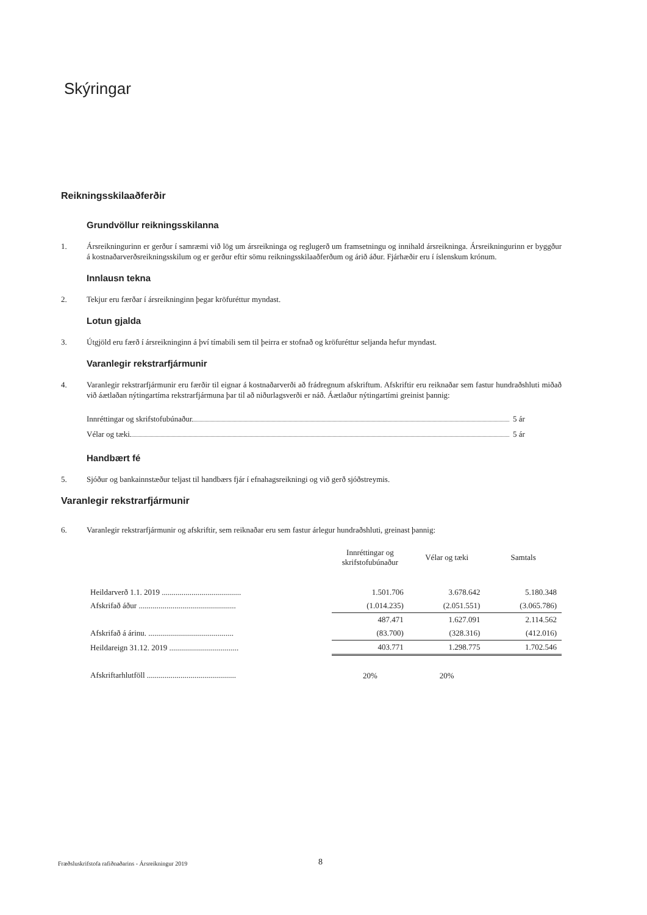Skýringar
Reikningsskilaaðferðir
Grundvöllur reikningsskilanna
1. Ársreikningurinn er gerður í samræmi við lög um ársreikninga og reglugerð um framsetningu og innihald ársreikninga. Ársreikningurinn er byggður á kostnaðarverðsreikningsskilum og er gerður eftir sömu reikningsskilaaðferðum og árið áður. Fjárhæðir eru í íslenskum krónum.
Innlausn tekna
2. Tekjur eru færðar í ársreikninginn þegar kröfuréttur myndast.
Lotun gjalda
3. Útgjöld eru færð í ársreikninginn á því tímabili sem til þeirra er stofnað og kröfuréttur seljanda hefur myndast.
Varanlegir rekstrarfjármunir
4. Varanlegir rekstrarfjármunir eru færðir til eignar á kostnaðarverði að frádregnum afskriftum. Afskriftir eru reiknaðar sem fastur hundraðshluti miðað við áætlaðan nýtingartíma rekstrarfjármuna þar til að niðurlagsverði er náð. Áætlaður nýtingartími greinist þannig:
Innréttingar og skrifstofubúnaður 5 ár
Vélar og tæki 5 ár
Handbært fé
5. Sjóður og bankainnstæður teljast til handbærs fjár í efnahagsreikningi og við gerð sjóðstreymis.
Varanlegir rekstrarfjármunir
6. Varanlegir rekstrarfjármunir og afskriftir, sem reiknaðar eru sem fastur árlegur hundraðshluti, greinast þannig:
| | Innréttingar og skrifstofubúnaður | Vélar og tæki | Samtals |
| --- | --- | --- | --- |
| Heildarverð 1.1. 2019 ........................................ | 1.501.706 | 3.678.642 | 5.180.348 |
| Afskrifað áður ................................................. | (1.014.235) | (2.051.551) | (3.065.786) |
| | 487.471 | 1.627.091 | 2.114.562 |
| Afskrifað á árinu. ........................................... | (83.700) | (328.316) | (412.016) |
| Heildareign 31.12. 2019 ................................... | 403.771 | 1.298.775 | 1.702.546 |
| Afskriftarhlutföll ............................................. | 20% | 20% | |
Fræðsluskrifstofa rafiðnaðarins - Ársreikningur 2019
8